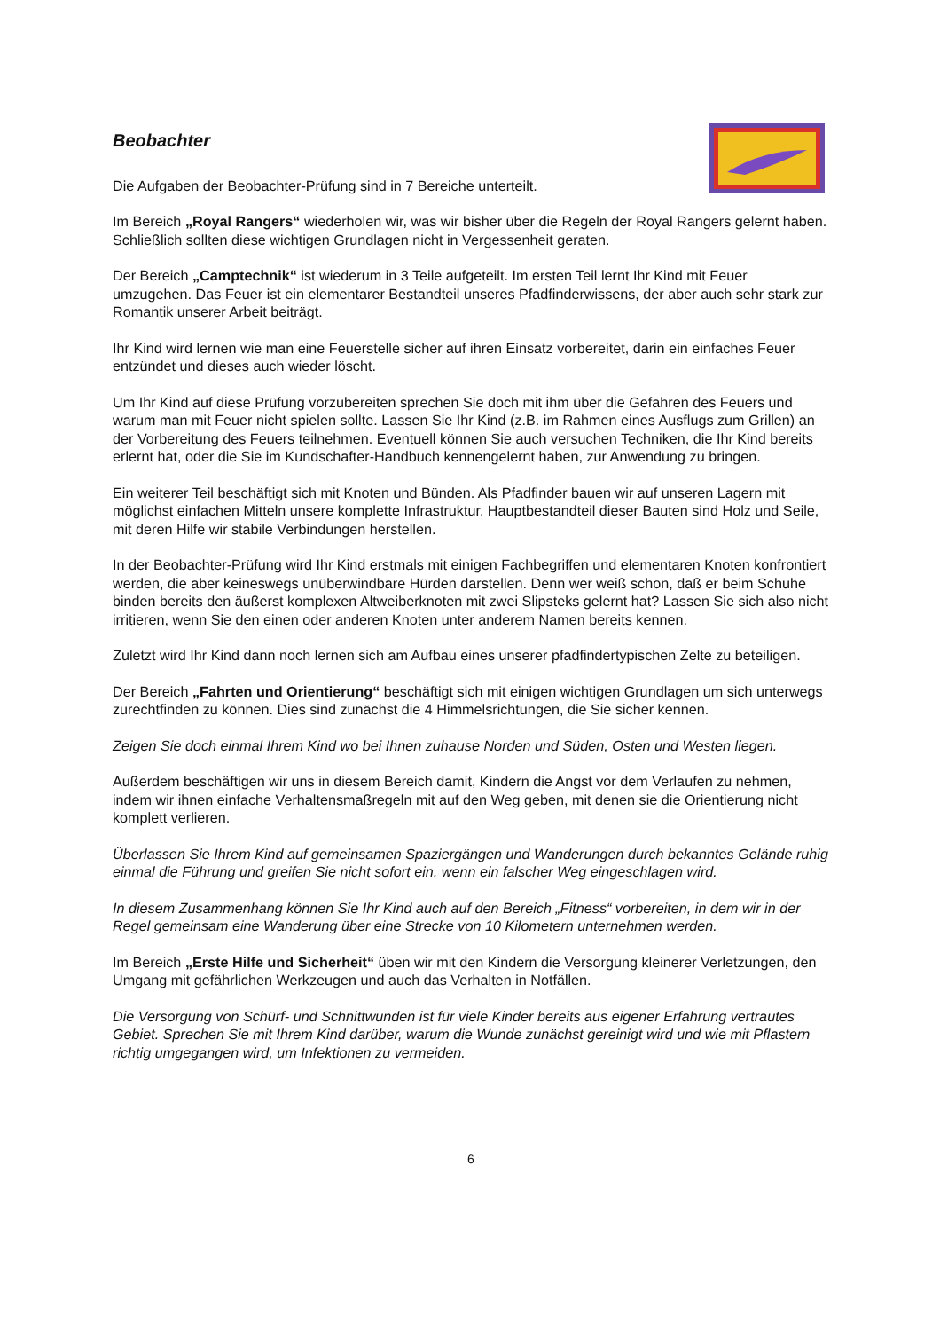Beobachter
Die Aufgaben der Beobachter-Prüfung sind in 7 Bereiche unterteilt.
Im Bereich „Royal Rangers“ wiederholen wir, was wir bisher über die Regeln der Royal Rangers gelernt haben. Schließlich sollten diese wichtigen Grundlagen nicht in Vergessenheit geraten.
Der Bereich „Camptechnik“ ist wiederum in 3 Teile aufgeteilt. Im ersten Teil lernt Ihr Kind mit Feuer umzugehen. Das Feuer ist ein elementarer Bestandteil unseres Pfadfinderwissens, der aber auch sehr stark zur Romantik unserer Arbeit beiträgt.
Ihr Kind wird lernen wie man eine Feuerstelle sicher auf ihren Einsatz vorbereitet, darin ein einfaches Feuer entzündet und dieses auch wieder löscht.
Um Ihr Kind auf diese Prüfung vorzubereiten sprechen Sie doch mit ihm über die Gefahren des Feuers und warum man mit Feuer nicht spielen sollte. Lassen Sie Ihr Kind (z.B. im Rahmen eines Ausflugs zum Grillen) an der Vorbereitung des Feuers teilnehmen. Eventuell können Sie auch versuchen Techniken, die Ihr Kind bereits erlernt hat, oder die Sie im Kundschafter-Handbuch kennengelernt haben, zur Anwendung zu bringen.
Ein weiterer Teil beschäftigt sich mit Knoten und Bünden. Als Pfadfinder bauen wir auf unseren Lagern mit möglichst einfachen Mitteln unsere komplette Infrastruktur. Hauptbestandteil dieser Bauten sind Holz und Seile, mit deren Hilfe wir stabile Verbindungen herstellen.
In der Beobachter-Prüfung wird Ihr Kind erstmals mit einigen Fachbegriffen und elementaren Knoten konfrontiert werden, die aber keineswegs unüberwindbare Hürden darstellen. Denn wer weiß schon, daß er beim Schuhe binden bereits den äußerst komplexen Altweiberknoten mit zwei Slipsteks gelernt hat? Lassen Sie sich also nicht irritieren, wenn Sie den einen oder anderen Knoten unter anderem Namen bereits kennen.
Zuletzt wird Ihr Kind dann noch lernen sich am Aufbau eines unserer pfadfindertypischen Zelte zu beteiligen.
Der Bereich „Fahrten und Orientierung“ beschäftigt sich mit einigen wichtigen Grundlagen um sich unterwegs zurechtfinden zu können. Dies sind zunächst die 4 Himmelsrichtungen, die Sie sicher kennen.
Zeigen Sie doch einmal Ihrem Kind wo bei Ihnen zuhause Norden und Süden, Osten und Westen liegen.
Außerdem beschäftigen wir uns in diesem Bereich damit, Kindern die Angst vor dem Verlaufen zu nehmen, indem wir ihnen einfache Verhaltensmaßregeln mit auf den Weg geben, mit denen sie die Orientierung nicht komplett verlieren.
Überlassen Sie Ihrem Kind auf gemeinsamen Spaziergängen und Wanderungen durch bekanntes Gelände ruhig einmal die Führung und greifen Sie nicht sofort ein, wenn ein falscher Weg eingeschlagen wird.
In diesem Zusammenhang können Sie Ihr Kind auch auf den Bereich „Fitness“ vorbereiten, in dem wir in der Regel gemeinsam eine Wanderung über eine Strecke von 10 Kilometern unternehmen werden.
Im Bereich „Erste Hilfe und Sicherheit“ üben wir mit den Kindern die Versorgung kleinerer Verletzungen, den Umgang mit gefährlichen Werkzeugen und auch das Verhalten in Notfällen.
Die Versorgung von Schürf- und Schnittwunden ist für viele Kinder bereits aus eigener Erfahrung vertrautes Gebiet. Sprechen Sie mit Ihrem Kind darüber, warum die Wunde zunächst gereinigt wird und wie mit Pflastern richtig umgegangen wird, um Infektionen zu vermeiden.
6